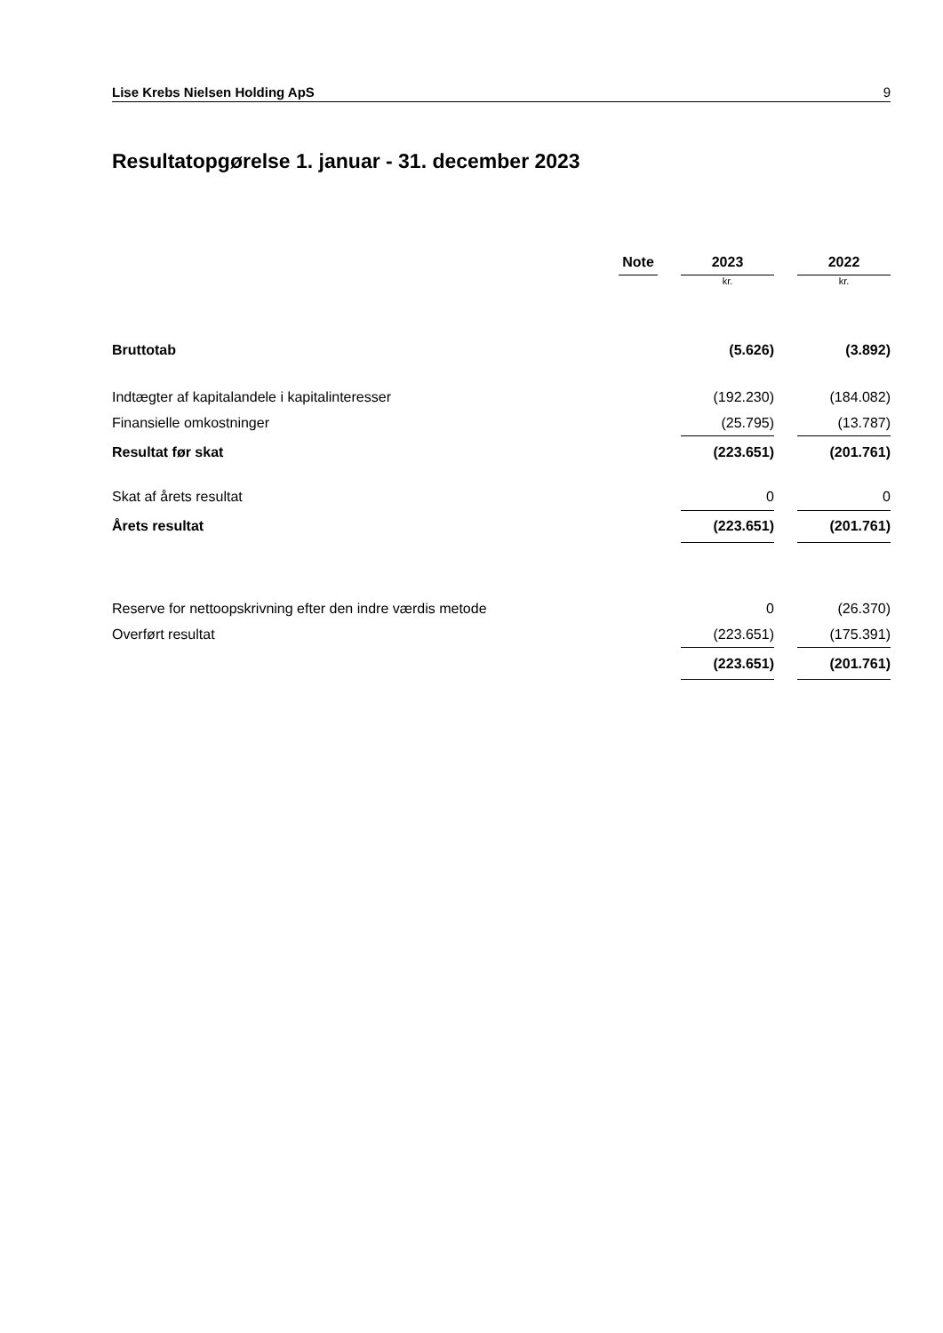Lise Krebs Nielsen Holding ApS 9
Resultatopgørelse 1. januar - 31. december 2023
| | Note | | 2023 | | 2022 |
| | | | kr. | | kr. |
| Bruttotab | | | (5.626) | | (3.892) |
| Indtægter af kapitalandele i kapitalinteresser | | | (192.230) | | (184.082) |
| Finansielle omkostninger | | | (25.795) | | (13.787) |
| Resultat før skat | | | (223.651) | | (201.761) |
| Skat af årets resultat | | | 0 | | 0 |
| Årets resultat | | | (223.651) | | (201.761) |
| Reserve for nettoopskrivning efter den indre værdis metode | | | 0 | | (26.370) |
| Overført resultat | | | (223.651) | | (175.391) |
| | | | (223.651) | | (201.761) |